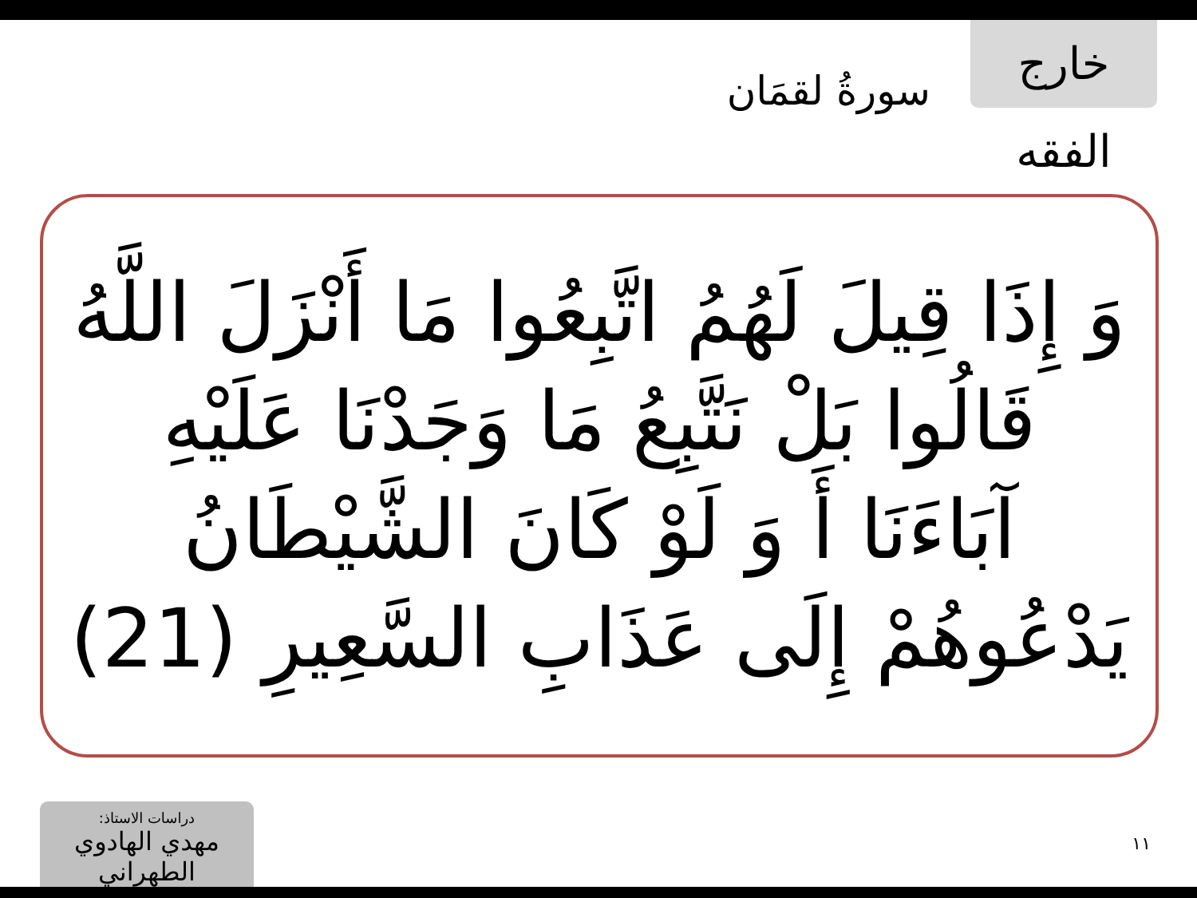سورةُ لقمَان
خارج الفقه
وَ إِذَا قِيلَ لَهُمُ اتَّبِعُوا مَا أَنْزَلَ اللَّهُ
قَالُوا بَلْ نَتَّبِعُ مَا وَجَدْنَا عَلَيْهِ
آبَاءَنَا أَ وَ لَوْ كَانَ الشَّيْطَانُ
يَدْعُوهُمْ إِلَى عَذَابِ السَّعِيرِ (21)
دراسات الاستاذ:
مهدي الهادوي الطهراني
١١